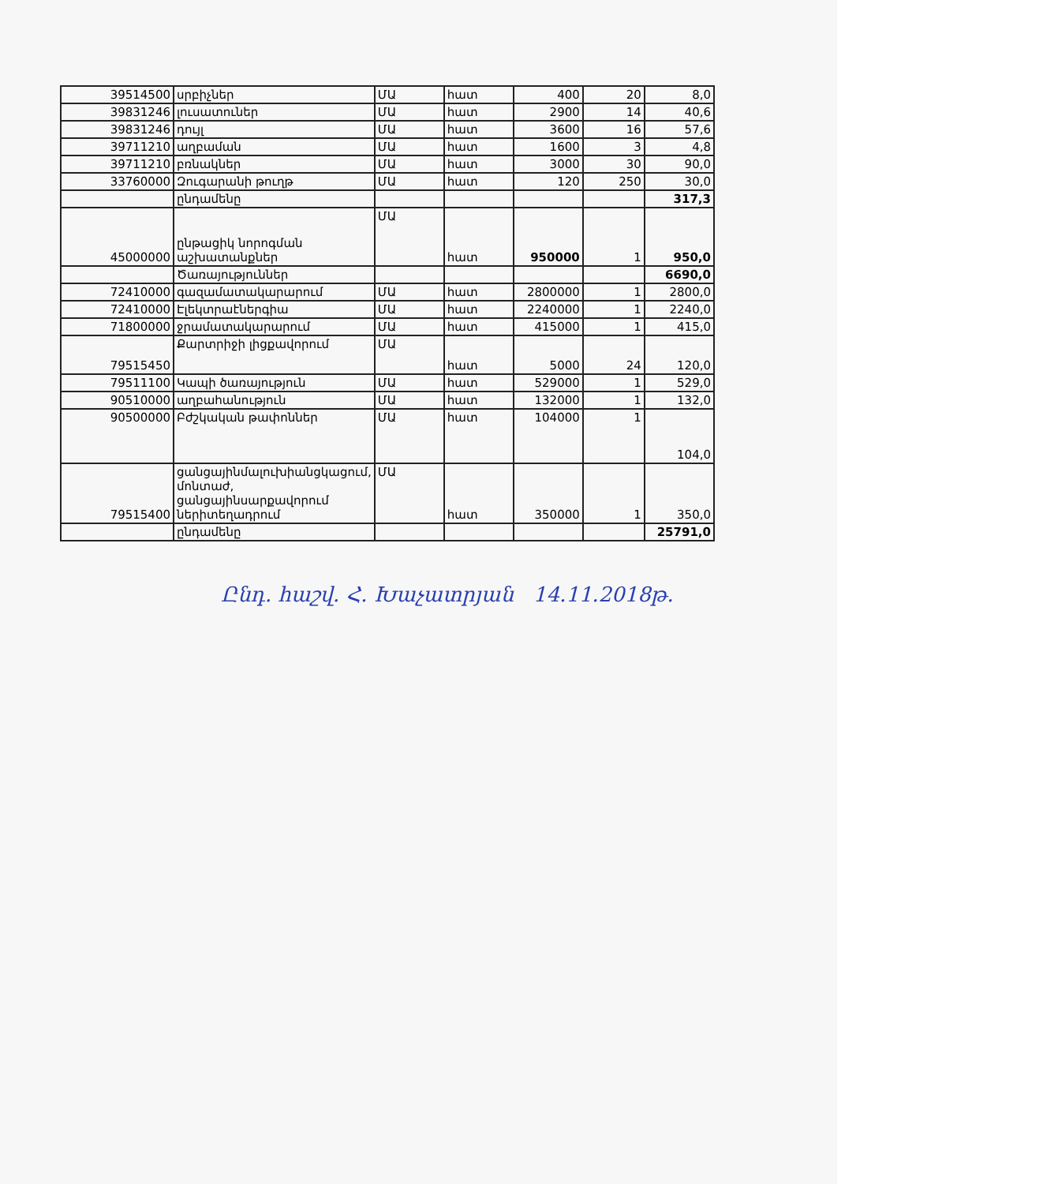| 39514500 | սրբիչներ | ՄԱ | հատ | 400 | 20 | 8,0 |
| 39831246 | լուսատուներ | ՄԱ | հատ | 2900 | 14 | 40,6 |
| 39831246 | դույլ | ՄԱ | հատ | 3600 | 16 | 57,6 |
| 39711210 | աղբաման | ՄԱ | հատ | 1600 | 3 | 4,8 |
| 39711210 | բռնակներ | ՄԱ | հատ | 3000 | 30 | 90,0 |
| 33760000 | Զուգարանի թուղթ | ՄԱ | հատ | 120 | 250 | 30,0 |
| | ընդամենը | | | | | 317,3 |
| 45000000 | ընթացիկ նորոգման աշխատանքներ | ՄԱ | հատ | 950000 | 1 | 950,0 |
| | Ծառայություններ | | | | | 6690,0 |
| 72410000 | գազամատակարարում | ՄԱ | հատ | 2800000 | 1 | 2800,0 |
| 72410000 | Էլեկտրաէներգիա | ՄԱ | հատ | 2240000 | 1 | 2240,0 |
| 71800000 | ջրամատակարարում | ՄԱ | հատ | 415000 | 1 | 415,0 |
| 79515450 | Քարտրիջի լիցքավորում | ՄԱ | հատ | 5000 | 24 | 120,0 |
| 79511100 | Կապի ծառայություն | ՄԱ | հատ | 529000 | 1 | 529,0 |
| 90510000 | աղբահանություն | ՄԱ | հատ | 132000 | 1 | 132,0 |
| 90500000 | Բժշկական թափոններ | ՄԱ | հատ | 104000 | 1 | 104,0 |
| 79515400 | ցանցայինմալուխիանցկացում, մոնտաժ, ցանցայինսարքավորում ներիտեղադրում | ՄԱ | հատ | 350000 | 1 | 350,0 |
| | ընդամենը | | | | | 25791,0 |
Ընդ. հաշվ. Հ. Խաչատրյան 14.11.2018թ.